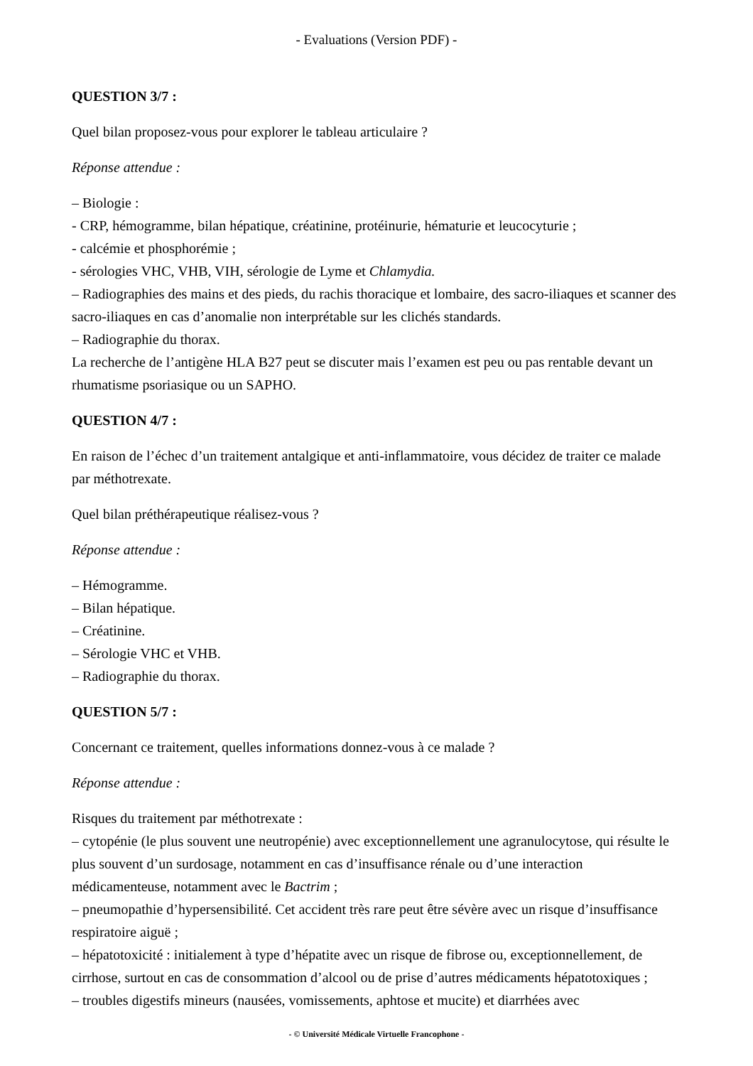- Evaluations (Version PDF) -
QUESTION 3/7 :
Quel bilan proposez-vous pour explorer le tableau articulaire ?
Réponse attendue :
– Biologie :
- CRP, hémogramme, bilan hépatique, créatinine, protéinurie, hématurie et leucocyturie ;
- calcémie et phosphorémie ;
- sérologies VHC, VHB, VIH, sérologie de Lyme et Chlamydia.
– Radiographies des mains et des pieds, du rachis thoracique et lombaire, des sacro-iliaques et scanner des sacro-iliaques en cas d’anomalie non interprétable sur les clichés standards.
– Radiographie du thorax.
La recherche de l’antigène HLA B27 peut se discuter mais l’examen est peu ou pas rentable devant un rhumatisme psoriasique ou un SAPHO.
QUESTION 4/7 :
En raison de l’échec d’un traitement antalgique et anti-inflammatoire, vous décidez de traiter ce malade par méthotrexate.
Quel bilan préthérapeutique réalisez-vous ?
Réponse attendue :
– Hémogramme.
– Bilan hépatique.
– Créatinine.
– Sérologie VHC et VHB.
– Radiographie du thorax.
QUESTION 5/7 :
Concernant ce traitement, quelles informations donnez-vous à ce malade ?
Réponse attendue :
Risques du traitement par méthotrexate :
– cytopénie (le plus souvent une neutropénie) avec exceptionnellement une agranulocytose, qui résulte le plus souvent d’un surdosage, notamment en cas d’insuffisance rénale ou d’une interaction médicamenteuse, notamment avec le Bactrim ;
– pneumopathie d’hypersensibilité. Cet accident très rare peut être sévère avec un risque d’insuffisance respiratoire aiguë ;
– hépatotoxicité : initialement à type d’hépatite avec un risque de fibrose ou, exceptionnellement, de cirrhose, surtout en cas de consommation d’alcool ou de prise d’autres médicaments hépatotoxiques ;
– troubles digestifs mineurs (nausées, vomissements, aphtose et mucite) et diarrhées avec
- © Université Médicale Virtuelle Francophone -